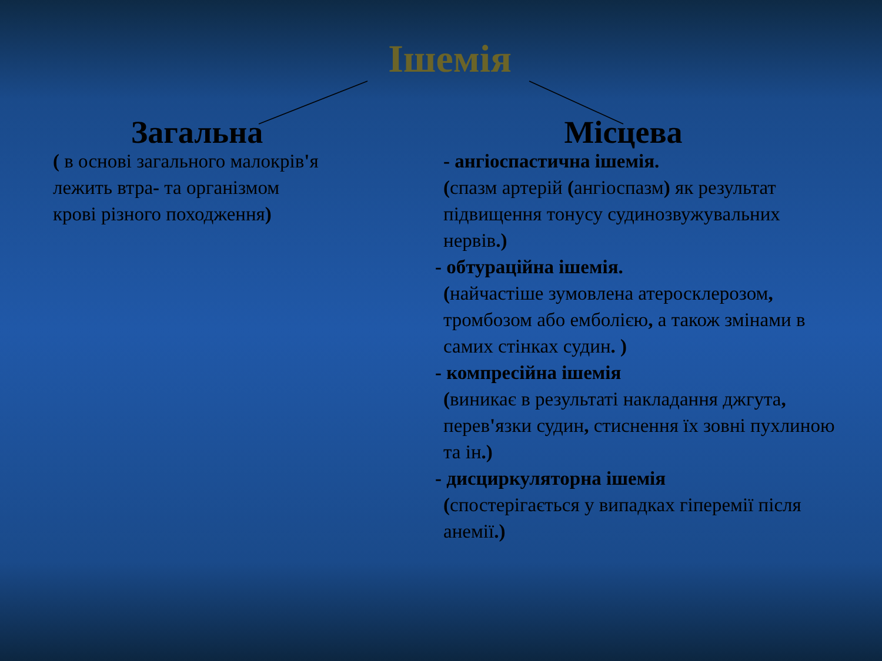Ішемія
Загальна
( в основі загального малокрів'я лежить втра- та організмом крові різного походження)
Місцева
- ангіоспастична ішемія.
(спазм артерій (ангіоспазм) як результат підвищення тонусу судинозвужувальних нервів.)
- обтураційна ішемія.
(найчастіше зумовлена атеросклерозом, тромбозом або емболією, а також змінами в самих стінках судин. )
- компресійна ішемія
(виникає в результаті накладання джгута, перев'язки судин, стиснення їх зовні пухлиною та ін.)
- дисциркуляторна ішемія
(спостерігається у випадках гіперемії після анемії.)